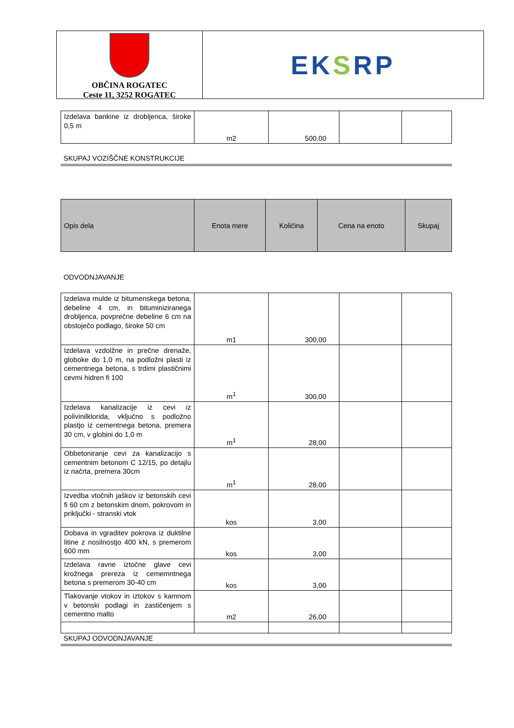OBČINA ROGATEC
Ceste 11, 3252 ROGATEC
EK S RP
| Izdelava bankine iz drobljenca, široke 0,5 m | m2 | 500,00 | | |
SKUPAJ VOZIŠČNE KONSTRUKCIJE
| Opis dela | Enota mere | Količina | Cena na enoto | Skupaj |
| --- | --- | --- | --- | --- |
ODVODNJAVANJE
| Izdelava mulde iz bitumenskega betona, debeline 4 cm, in bituminiziranega drobljenca, povprečne debeline 6 cm na obstoječo podlago, široke 50 cm | m1 | 300,00 | | |
| Izdelava vzdolžne in prečne drenaže, globoke do 1,0 m, na podložni plasti iz cementnega betona, s trdimi plastičnimi cevmi hidren fi 100 | m<sup>1</sup> | 300,00 | | |
| Izdelava kanalizacije iz cevi iz polivinilklorida, vključno s podložno plastjo iz cementnega betona, premera 30 cm, v globini do 1,0 m | m<sup>1</sup> | 28,00 | | |
| Obbetoniranje cevi za kanalizacijo s cementnim betonom C 12/15, po detajlu iz načrta, premera 30cm | m<sup>1</sup> | 28,00 | | |
| Izvedba vtočnih jaškov iz betonskih cevi fi 60 cm z betonskim dnom, pokrovom in priključki - stranski vtok | kos | 3,00 | | |
| Dobava in vgraditev pokrova iz duktilne litine z nosilnostjo 400 kN, s premerom 600 mm | kos | 3,00 | | |
| Izdelava ravne iztočne glave cevi krožnega prereza iz cememntnega betona s premerom 30-40 cm | kos | 3,00 | | |
| Tlakovanje vtokov in iztokov s kamnom v betonski podlagi in zastičenjem s cementno malto | m2 | 26,00 | | |
SKUPAJ ODVODNJAVANJE